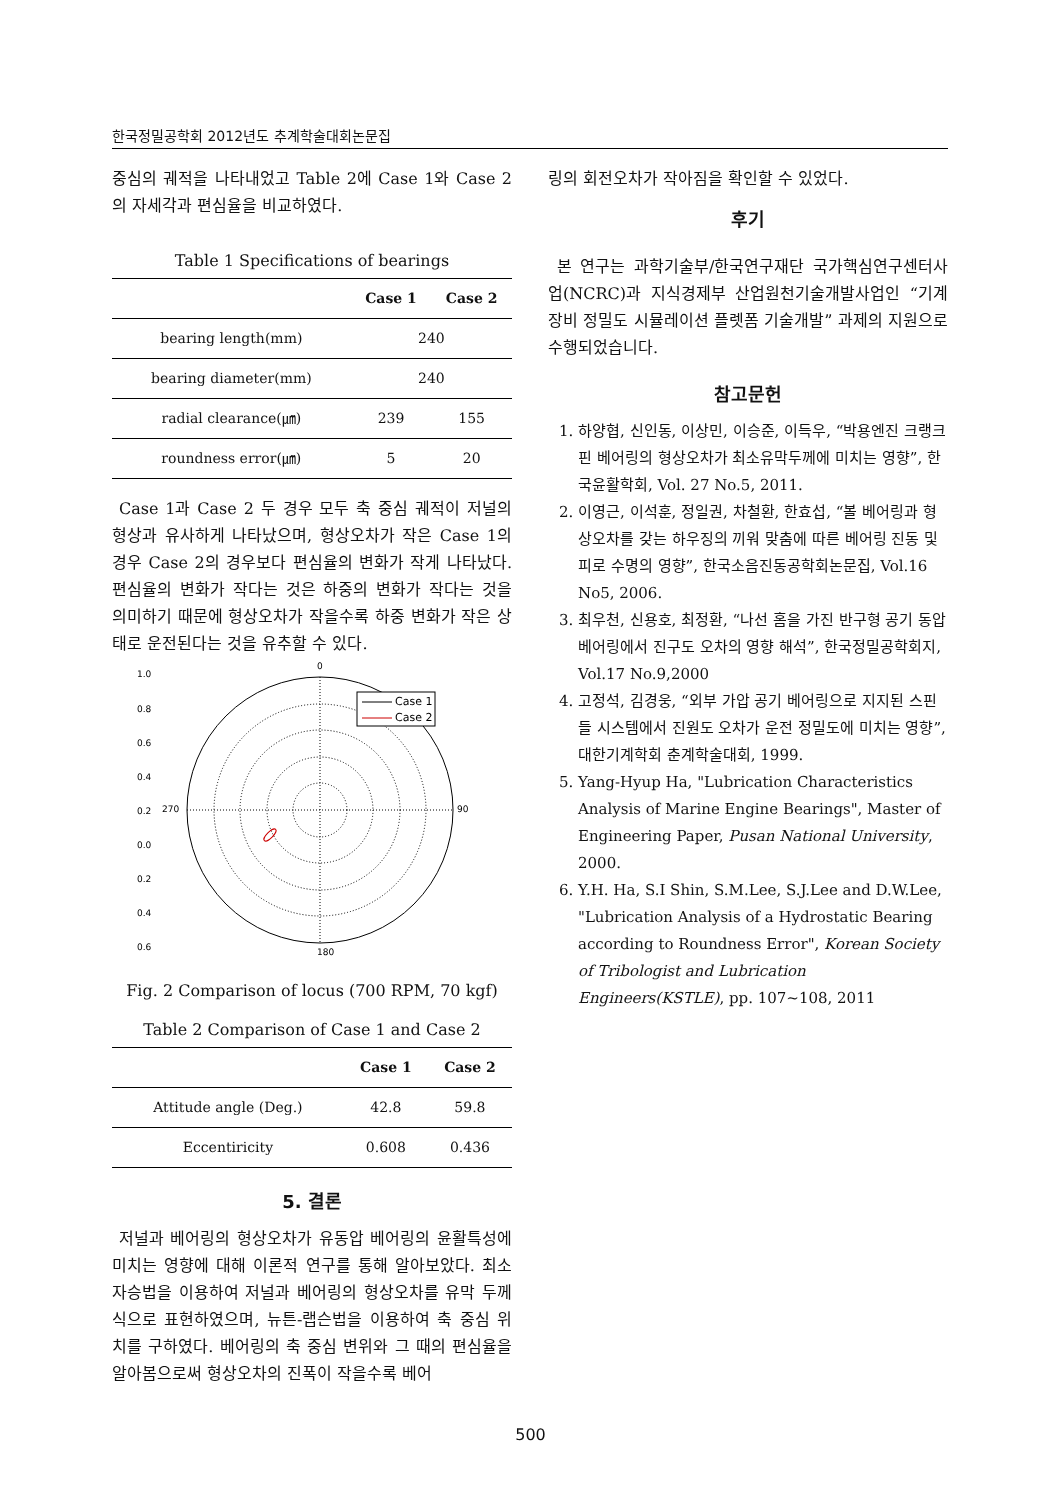한국정밀공학회 2012년도 추계학술대회논문집
중심의 궤적을 나타내었고 Table 2에 Case 1와 Case 2의 자세각과 편심율을 비교하였다.
Table 1 Specifications of bearings
| | Case 1 | Case 2 |
| --- | --- | --- |
| bearing length(mm) | 240 | |
| bearing diameter(mm) | 240 | |
| radial clearance(㎛) | 239 | 155 |
| roundness error(㎛) | 5 | 20 |
Case 1과 Case 2 두 경우 모두 축 중심 궤적이 저널의 형상과 유사하게 나타났으며, 형상오차가 작은 Case 1의 경우 Case 2의 경우보다 편심율의 변화가 작게 나타났다. 편심율의 변화가 작다는 것은 하중의 변화가 작다는 것을 의미하기 때문에 형상오차가 작을수록 하중 변화가 작은 상태로 운전된다는 것을 유추할 수 있다.
0
180
270
90
1.0
0.8
0.6
0.4
0.2
0.0
0.2
0.4
0.6
Case 1
Case 2
Fig. 2 Comparison of locus (700 RPM, 70 kgf)
Table 2 Comparison of Case 1 and Case 2
| | Case 1 | Case 2 |
| --- | --- | --- |
| Attitude angle (Deg.) | 42.8 | 59.8 |
| Eccentiricity | 0.608 | 0.436 |
5. 결론
저널과 베어링의 형상오차가 유동압 베어링의 윤활특성에 미치는 영향에 대해 이론적 연구를 통해 알아보았다. 최소자승법을 이용하여 저널과 베어링의 형상오차를 유막 두께식으로 표현하였으며, 뉴튼-랩슨법을 이용하여 축 중심 위치를 구하였다. 베어링의 축 중심 변위와 그 때의 편심율을 알아봄으로써 형상오차의 진폭이 작을수록 베어
링의 회전오차가 작아짐을 확인할 수 있었다.
후기
본 연구는 과학기술부/한국연구재단 국가핵심연구센터사업(NCRC)과 지식경제부 산업원천기술개발사업인 “기계장비 정밀도 시뮬레이션 플렛폼 기술개발” 과제의 지원으로 수행되었습니다.
참고문헌
1. 하양협, 신인동, 이상민, 이승준, 이득우, “박용엔진 크랭크 핀 베어링의 형상오차가 최소유막두께에 미치는 영향”, 한국윤활학회, Vol. 27 No.5, 2011.
2. 이영근, 이석훈, 정일권, 차철환, 한효섭, “볼 베어링과 형상오차를 갖는 하우징의 끼워 맞춤에 따른 베어링 진동 및 피로 수명의 영향”, 한국소음진동공학회논문집, Vol.16 No5, 2006.
3. 최우천, 신용호, 최정환, “나선 홈을 가진 반구형 공기 동압베어링에서 진구도 오차의 영향 해석”, 한국정밀공학회지, Vol.17 No.9,2000
4. 고정석, 김경웅, “외부 가압 공기 베어링으로 지지된 스핀들 시스템에서 진원도 오차가 운전 정밀도에 미치는 영향”, 대한기계학회 춘계학술대회, 1999.
5. Yang-Hyup Ha, "Lubrication Characteristics Analysis of Marine Engine Bearings", Master of Engineering Paper, Pusan National University, 2000.
6. Y.H. Ha, S.I Shin, S.M.Lee, S.J.Lee and D.W.Lee, "Lubrication Analysis of a Hydrostatic Bearing according to Roundness Error", Korean Society of Tribologist and Lubrication Engineers(KSTLE), pp. 107~108, 2011
500